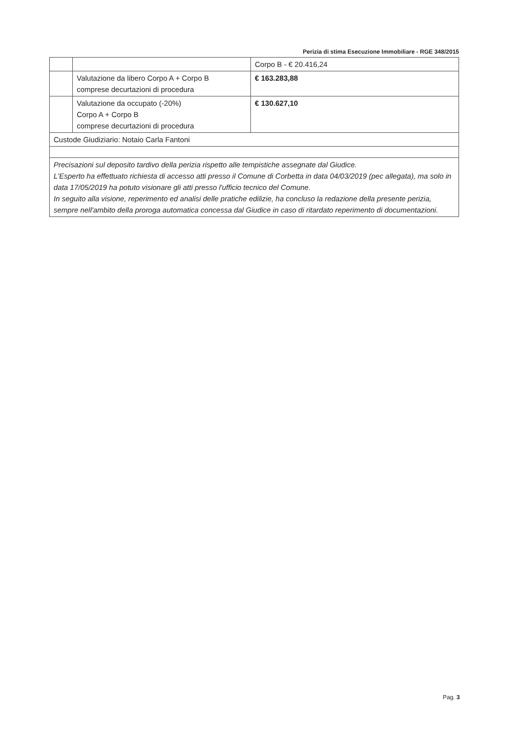Perizia di stima Esecuzione Immobiliare - RGE 348/2015
| | | Corpo B - € 20.416,24 |
| | Valutazione da libero Corpo A + Corpo B comprese decurtazioni di procedura | € 163.283,88 |
| | Valutazione da occupato (-20%) Corpo A + Corpo B comprese decurtazioni di procedura | € 130.627,10 |
| Custode Giudiziario: Notaio Carla Fantoni | | |
| Precisazioni sul deposito tardivo della perizia rispetto alle tempistiche assegnate dal Giudice. L'Esperto ha effettuato richiesta di accesso atti presso il Comune di Corbetta in data 04/03/2019 (pec allegata), ma solo in data 17/05/2019 ha potuto visionare gli atti presso l'ufficio tecnico del Comune. In seguito alla visione, reperimento ed analisi delle pratiche edilizie, ha concluso la redazione della presente perizia, sempre nell'ambito della proroga automatica concessa dal Giudice in caso di ritardato reperimento di documentazioni. | | |
Pag. 3